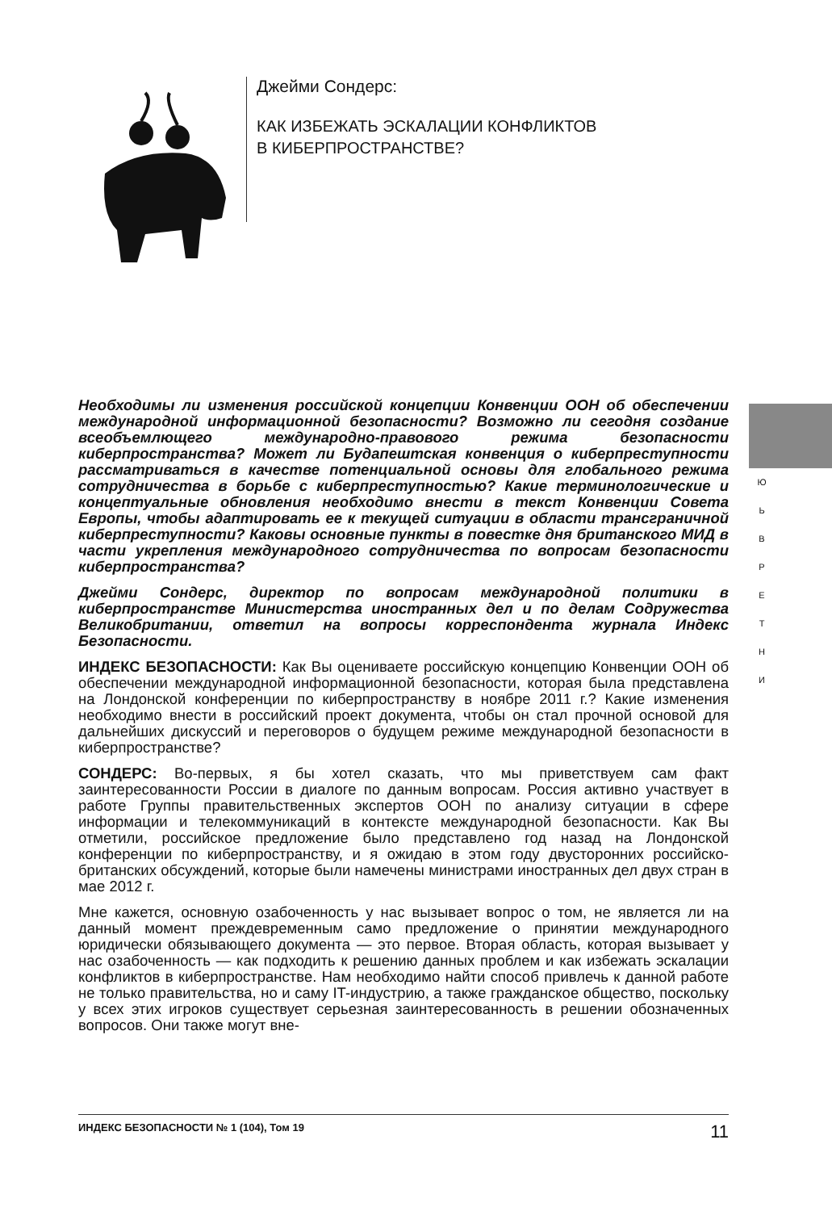Джейми Сондерс:
КАК ИЗБЕЖАТЬ ЭСКАЛАЦИИ КОНФЛИКТОВ
В КИБЕРПРОСТРАНСТВЕ?
Необходимы ли изменения российской концепции Конвенции ООН об обеспечении международной информационной безопасности? Возможно ли сегодня создание всеобъемлющего международно-правового режима безопасности киберпространства? Может ли Будапештская конвенция о киберпреступности рассматриваться в качестве потенциальной основы для глобального режима сотрудничества в борьбе с киберпреступностью? Какие терминологические и концептуальные обновления необходимо внести в текст Конвенции Совета Европы, чтобы адаптировать ее к текущей ситуации в области трансграничной киберпреступности? Каковы основные пункты в повестке дня британского МИД в части укрепления международного сотрудничества по вопросам безопасности киберпространства?
Джейми Сондерс, директор по вопросам международной политики в киберпространстве Министерства иностранных дел и по делам Содружества Великобритании, ответил на вопросы корреспондента журнала Индекс Безопасности.
ИНДЕКС БЕЗОПАСНОСТИ: Как Вы оцениваете российскую концепцию Конвенции ООН об обеспечении международной информационной безопасности, которая была представлена на Лондонской конференции по киберпространству в ноябре 2011 г.? Какие изменения необходимо внести в российский проект документа, чтобы он стал прочной основой для дальнейших дискуссий и переговоров о будущем режиме международной безопасности в киберпространстве?
СОНДЕРС: Во-первых, я бы хотел сказать, что мы приветствуем сам факт заинтересованности России в диалоге по данным вопросам. Россия активно участвует в работе Группы правительственных экспертов ООН по анализу ситуации в сфере информации и телекоммуникаций в контексте международной безопасности. Как Вы отметили, российское предложение было представлено год назад на Лондонской конференции по киберпространству, и я ожидаю в этом году двусторонних российско-британских обсуждений, которые были намечены министрами иностранных дел двух стран в мае 2012 г.
Мне кажется, основную озабоченность у нас вызывает вопрос о том, не является ли на данный момент преждевременным само предложение о принятии международного юридически обязывающего документа — это первое. Вторая область, которая вызывает у нас озабоченность — как подходить к решению данных проблем и как избежать эскалации конфликтов в киберпространстве. Нам необходимо найти способ привлечь к данной работе не только правительства, но и саму IT-индустрию, а также гражданское общество, поскольку у всех этих игроков существует серьезная заинтересованность в решении обозначенных вопросов. Они также могут вне-
Ю
Ь
В
Р
Е
Т
Н
И
ИНДЕКС БЕЗОПАСНОСТИ № 1 (104), Том 19 11